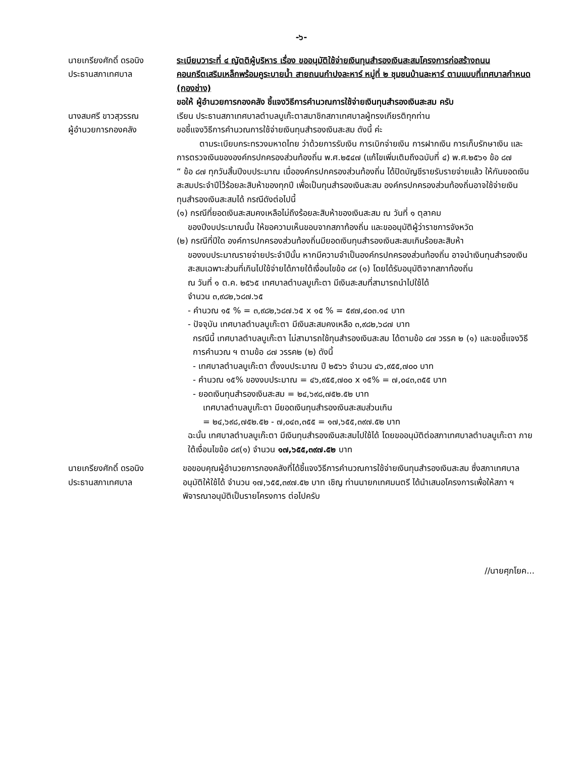-๖-
นายเกรียงศักดิ์ ดรอนิง
ประธานสภาเทศบาล
ระเบียบวาระที่ ๔ ญัตติผู้บริหาร เรื่อง ขออนุมัติใช้จ่ายเงินทุนสำรองเงินสะสมโครงการก่อสร้างถนนคอนกรีตเสริมเหล็กพร้อมคูระบายน้ำ สายถนนกำปงละหาร์ หมู่ที่ ๒ ชุมชนบ้านละหาร์ ตามแบบที่เทศบาลกำหนด (กองช่าง)
ขอให้ ผู้อำนวยการกองคลัง ชี้แจงวิธีการคำนวณการใช้จ่ายเงินทุนสำรองเงินสะสม ครับ
นางสมศรี ขาวสุวรรณ
ผู้อำนวยการกองคลัง
เรียน ประธานสภาเทศบาลตำบลบูเก๊ะตาสมาชิกสภาเทศบาลผู้ทรงเกียรติทุกท่าน
ขอชี้แจงวิธีการคำนวณการใช้จ่ายเงินทุนสำรองเงินสะสม ดังนี้ ค่ะ
ตามระเบียบกระทรวงมหาดไทย ว่าด้วยการรับเงิน การเบิกจ่ายเงิน การฝากเงิน การเก็บรักษาเงิน และการตรวจเงินขององค์กรปกครองส่วนท้องถิ่น พ.ศ.๒๕๔๗ (แก้ไขเพิ่มเติมถึงฉบับที่ ๔) พ.ศ.๒๕๖๑ ข้อ ๘๗
“ ข้อ ๘๗ ทุกวันสิ้นปีงบประมาณ เมื่อองค์กรปกครองส่วนท้องถิ่น ได้ปิดบัญชีรายรับรายจ่ายแล้ว ให้กันยอดเงินสะสมประจำปีไว้ร้อยละสิบห้าของทุกปี เพื่อเป็นทุนสำรองเงินสะสม องค์กรปกครองส่วนท้องถิ่นอาจใช้จ่ายเงินทุนสำรองเงินสะสมได้ กรณีดังต่อไปนี้
(๑) กรณีที่ยอดเงินสะสมคงเหลือไม่ถึงร้อยละสิบห้าของเงินสะสม ณ วันที่ ๑ ตุลาคม
ของปีงบประมาณนั้น ให้ขอความเห็นขอบจากสภาท้องถิ่น และขออนุมัติผู้ว่าราชการจังหวัด
(๒) กรณีที่ปีใด องค์การปกครองส่วนท้องถิ่นมียอดเงินทุนสำรองเงินสะสมเกินร้อยละสิบห้า
ของงบประมาณรายจ่ายประจำปีนั้น หากมีความจำเป็นองค์กรปกครองส่วนท้องถิ่น อาจนำเงินทุนสำรองเงินสะสมเฉพาะส่วนที่เกินไปใช้จ่ายได้ภายใต้เงื่อนไขข้อ ๘๙ (๑) โดยได้รับอนุมัติจากสภาท้องถิ่น
ณ วันที่ ๑ ต.ค. ๒๕๖๕ เทศบาลตำบลบูเก๊ะตา มีเงินสะสมที่สามารถนำไปใช้ได้
จำนวน ๓,๙๘๒,๖๘๗.๖๕
- คำนวณ ๑๕ % = ๓,๙๘๒,๖๘๗.๖๕ x ๑๕ % = ๕๙๗,๔๐๓.๑๔ บาท
- ปัจจุบัน เทศบาลตำบลบูเก๊ะตา มีเงินสะสมคงเหลือ ๓,๙๘๒,๖๘๗ บาท
กรณีนี้ เทศบาลตำบลบูเก๊ะตา ไม่สามารถใช้ทุนสำรองเงินสะสม ได้ตามข้อ ๘๗ วรรค ๒ (๑) และขอชี้แจงวิธีการคำนวณ ฯ ตามข้อ ๘๗ วรรค๒ (๒) ดังนี้
- เทศบาลตำบลบูเก๊ะตา ตั้งงบประมาณ ปี ๒๕๖๖ จำนวน ๔๖,๙๕๕,๗๐๐ บาท
- คำนวณ ๑๕% ของงบประมาณ = ๔๖,๙๕๕,๗๐๐ x ๑๕% = ๗,๐๔๓,๓๕๕ บาท
- ยอดเงินทุนสำรองเงินสะสม = ๒๔,๖๙๘,๗๕๒.๕๒ บาท
เทศบาลตำบลบูเก๊ะตา มียอดเงินทุนสำรองเงินสะสมส่วนเกิน
= ๒๔,๖๙๘,๗๕๒.๕๒ - ๗,๐๔๓,๓๕๕ = ๑๗,๖๕๕,๓๙๗.๕๒ บาท
ฉะนั้น เทศบาลตำบลบูเก๊ะตา มีเงินทุนสำรองเงินสะสมไปใช้ได้ โดยขออนุมัติต่อสภาเทศบาลตำบลบูเก๊ะตา ภายใต้เงื่อนไขข้อ ๘๙(๑) จำนวน ๑๗,๖๕๕,๓๙๗.๕๒ บาท
นายเกรียงศักดิ์ ดรอนิง
ประธานสภาเทศบาล
ขอขอบคุณผู้อำนวยการกองคลังที่ได้ชี้แจงวิธีการคำนวณการใช้จ่ายเงินทุนสำรองเงินสะสม ซึ่งสภาเทศบาล อนุมัติให้ใช้ได้ จำนวน ๑๗,๖๕๕,๓๙๗.๕๒ บาท เชิญ ท่านนายกเทศมนตรี ได้นำเสนอโครงการเพื่อให้สภา ฯ พิจารณาอนุมัติเป็นรายโครงการ ต่อไปครับ
//นายศุภโยค...